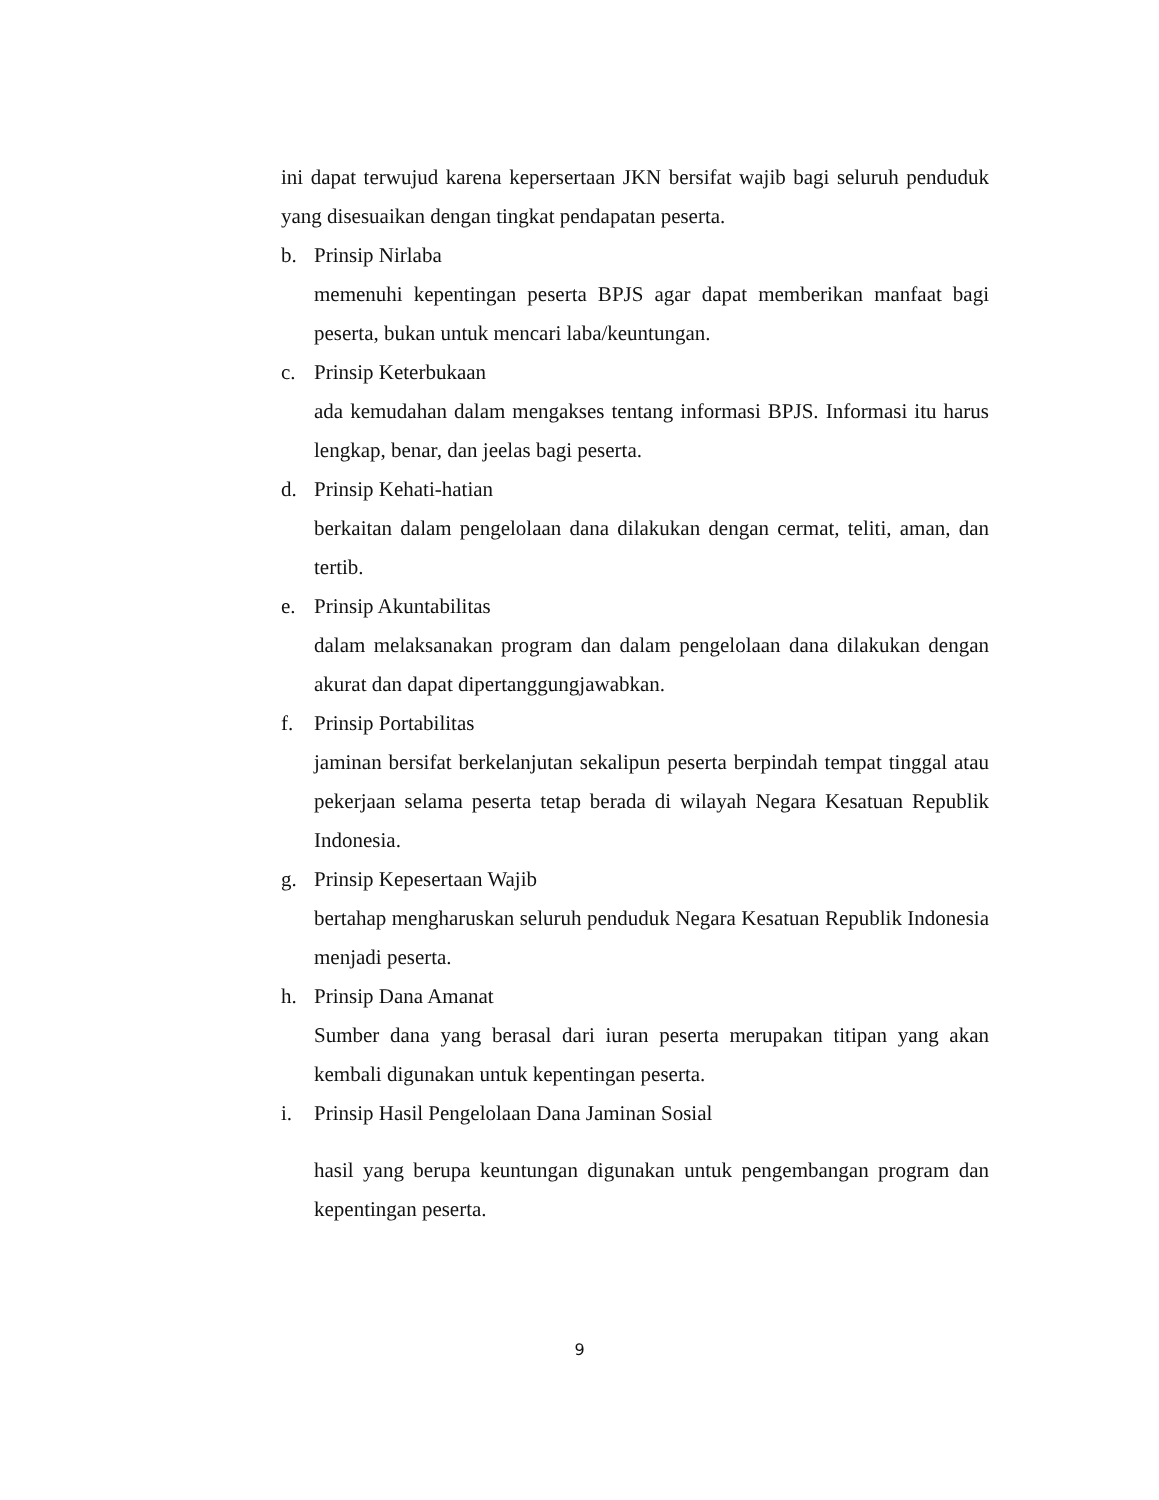ini dapat terwujud karena kepersertaan JKN bersifat wajib bagi seluruh penduduk yang disesuaikan dengan tingkat pendapatan peserta.
b. Prinsip Nirlaba
memenuhi kepentingan peserta BPJS agar dapat memberikan manfaat bagi peserta, bukan untuk mencari laba/keuntungan.
c. Prinsip Keterbukaan
ada kemudahan dalam mengakses tentang informasi BPJS. Informasi itu harus lengkap, benar, dan jeelas bagi peserta.
d. Prinsip Kehati-hatian
berkaitan dalam pengelolaan dana dilakukan dengan cermat, teliti, aman, dan tertib.
e. Prinsip Akuntabilitas
dalam melaksanakan program dan dalam pengelolaan dana dilakukan dengan akurat dan dapat dipertanggungjawabkan.
f. Prinsip Portabilitas
jaminan bersifat berkelanjutan sekalipun peserta berpindah tempat tinggal atau pekerjaan selama peserta tetap berada di wilayah Negara Kesatuan Republik Indonesia.
g. Prinsip Kepesertaan Wajib
bertahap mengharuskan seluruh penduduk Negara Kesatuan Republik Indonesia menjadi peserta.
h. Prinsip Dana Amanat
Sumber dana yang berasal dari iuran peserta merupakan titipan yang akan kembali digunakan untuk kepentingan peserta.
i. Prinsip Hasil Pengelolaan Dana Jaminan Sosial
hasil yang berupa keuntungan digunakan untuk pengembangan program dan kepentingan peserta.
9